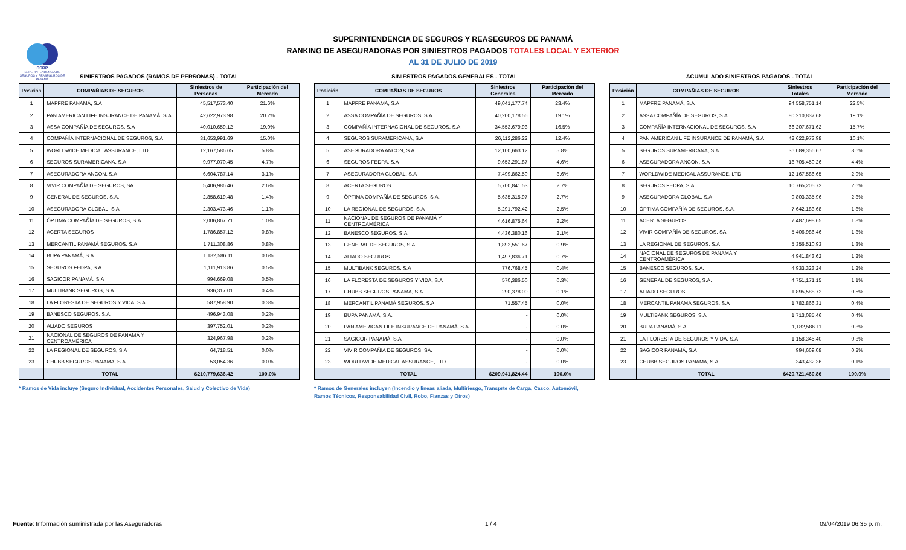SSRP
SUPERINTENDENCIA DE SEGUROS Y REASEGUROS DE PANAMÁ
SUPERINTENDENCIA DE SEGUROS Y REASEGUROS DE PANAMÁ
RANKING DE ASEGURADORAS POR SINIESTROS PAGADOS TOTALES LOCAL Y EXTERIOR
AL 31 DE JULIO DE 2019
SINIESTROS PAGADOS (RAMOS DE PERSONAS) - TOTAL
| Posición | COMPAÑIAS DE SEGUROS | Siniestros de Personas | Participación del Mercado |
| --- | --- | --- | --- |
| 1 | MAPFRE PANAMÁ, S.A | 45,517,573.40 | 21.6% |
| 2 | PAN AMERICAN LIFE INSURANCE DE PANAMÁ, S.A | 42,622,973.98 | 20.2% |
| 3 | ASSA COMPAÑÍA DE SEGUROS, S.A | 40,010,659.12 | 19.0% |
| 4 | COMPAÑÍA INTERNACIONAL DE SEGUROS, S.A | 31,653,991.69 | 15.0% |
| 5 | WORLDWIDE MEDICAL ASSURANCE, LTD | 12,167,586.65 | 5.8% |
| 6 | SEGUROS SURAMERICANA, S.A | 9,977,070.45 | 4.7% |
| 7 | ASEGURADORA ANCON, S.A | 6,604,787.14 | 3.1% |
| 8 | VIVIR COMPAÑÍA DE SEGUROS, SA. | 5,406,986.46 | 2.6% |
| 9 | GENERAL DE SEGUROS, S.A. | 2,858,619.48 | 1.4% |
| 10 | ASEGURADORA GLOBAL, S.A | 2,303,473.46 | 1.1% |
| 11 | ÓPTIMA COMPAÑÍA DE SEGUROS, S.A. | 2,006,867.71 | 1.0% |
| 12 | ACERTA SEGUROS | 1,786,857.12 | 0.8% |
| 13 | MERCANTIL PANAMÁ SEGUROS, S.A | 1,711,308.86 | 0.8% |
| 14 | BUPA PANAMÁ, S.A. | 1,182,586.11 | 0.6% |
| 15 | SEGUROS FEDPA, S.A | 1,111,913.86 | 0.5% |
| 16 | SAGICOR PANAMÁ, S.A | 994,669.08 | 0.5% |
| 17 | MULTIBANK SEGUROS, S.A | 936,317.01 | 0.4% |
| 18 | LA FLORESTA DE SEGUROS Y VIDA, S.A | 587,958.90 | 0.3% |
| 19 | BANESCO SEGUROS, S.A. | 496,943.08 | 0.2% |
| 20 | ALIADO SEGUROS | 397,752.01 | 0.2% |
| 21 | NACIONAL DE SEGUROS DE PANAMÁ Y CENTROAMÉRICA | 324,967.98 | 0.2% |
| 22 | LA REGIONAL DE SEGUROS, S.A | 64,718.51 | 0.0% |
| 23 | CHUBB SEGUROS PANAMA, S.A. | 53,054.36 | 0.0% |
| | TOTAL | $210,779,636.42 | 100.0% |
* Ramos de Vida incluye (Seguro Individual, Accidentes Personales, Salud y Colectivo de Vida)
SINIESTROS PAGADOS GENERALES - TOTAL
| Posición | COMPAÑIAS DE SEGUROS | Siniestros Generales | Participación del Mercado |
| --- | --- | --- | --- |
| 1 | MAPFRE PANAMÁ, S.A | 49,041,177.74 | 23.4% |
| 2 | ASSA COMPAÑÍA DE SEGUROS, S.A | 40,200,178.56 | 19.1% |
| 3 | COMPAÑÍA INTERNACIONAL DE SEGUROS, S.A | 34,553,679.93 | 16.5% |
| 4 | SEGUROS SURAMERICANA, S.A | 26,112,286.22 | 12.4% |
| 5 | ASEGURADORA ANCON, S.A | 12,100,663.12 | 5.8% |
| 6 | SEGUROS FEDPA, S.A | 9,653,291.87 | 4.6% |
| 7 | ASEGURADORA GLOBAL, S.A | 7,499,862.50 | 3.6% |
| 8 | ACERTA SEGUROS | 5,700,841.53 | 2.7% |
| 9 | ÓPTIMA COMPAÑÍA DE SEGUROS, S.A. | 5,635,315.97 | 2.7% |
| 10 | LA REGIONAL DE SEGUROS, S.A | 5,291,792.42 | 2.5% |
| 11 | NACIONAL DE SEGUROS DE PANAMÁ Y CENTROAMÉRICA | 4,616,875.64 | 2.2% |
| 12 | BANESCO SEGUROS, S.A. | 4,436,380.16 | 2.1% |
| 13 | GENERAL DE SEGUROS, S.A. | 1,892,551.67 | 0.9% |
| 14 | ALIADO SEGUROS | 1,497,836.71 | 0.7% |
| 15 | MULTIBANK SEGUROS, S.A | 776,768.45 | 0.4% |
| 16 | LA FLORESTA DE SEGUROS Y VIDA, S.A | 570,386.50 | 0.3% |
| 17 | CHUBB SEGUROS PANAMA, S.A. | 290,378.00 | 0.1% |
| 18 | MERCANTIL PANAMÁ SEGUROS, S.A | 71,557.45 | 0.0% |
| 19 | BUPA PANAMÁ, S.A. | - | 0.0% |
| 20 | PAN AMERICAN LIFE INSURANCE DE PANAMÁ, S.A | - | 0.0% |
| 21 | SAGICOR PANAMÁ, S.A | - | 0.0% |
| 22 | VIVIR COMPAÑÍA DE SEGUROS, SA. | - | 0.0% |
| 23 | WORLDWIDE MEDICAL ASSURANCE, LTD | - | 0.0% |
| | TOTAL | $209,941,824.44 | 100.0% |
* Ramos de Generales incluyen (Incendio y líneas aliada, Multiriesgo, Transprte de Carga, Casco, Automóvil, Ramos Técnicos, Responsabilidad Civil, Robo, Fianzas y Otros)
ACUMULADO SINIESTROS PAGADOS - TOTAL
| Posición | COMPAÑIAS DE SEGUROS | Siniestros Totales | Participación del Mercado |
| --- | --- | --- | --- |
| 1 | MAPFRE PANAMÁ, S.A | 94,558,751.14 | 22.5% |
| 2 | ASSA COMPAÑÍA DE SEGUROS, S.A | 80,210,837.68 | 19.1% |
| 3 | COMPAÑÍA INTERNACIONAL DE SEGUROS, S.A | 66,207,671.62 | 15.7% |
| 4 | PAN AMERICAN LIFE INSURANCE DE PANAMÁ, S.A | 42,622,973.98 | 10.1% |
| 5 | SEGUROS SURAMERICANA, S.A | 36,089,356.67 | 8.6% |
| 6 | ASEGURADORA ANCON, S.A | 18,705,450.26 | 4.4% |
| 7 | WORLDWIDE MEDICAL ASSURANCE, LTD | 12,167,586.65 | 2.9% |
| 8 | SEGUROS FEDPA, S.A | 10,765,205.73 | 2.6% |
| 9 | ASEGURADORA GLOBAL, S.A | 9,803,335.96 | 2.3% |
| 10 | ÓPTIMA COMPAÑÍA DE SEGUROS, S.A. | 7,642,183.68 | 1.8% |
| 11 | ACERTA SEGUROS | 7,487,698.65 | 1.8% |
| 12 | VIVIR COMPAÑÍA DE SEGUROS, SA. | 5,406,986.46 | 1.3% |
| 13 | LA REGIONAL DE SEGUROS, S.A | 5,356,510.93 | 1.3% |
| 14 | NACIONAL DE SEGUROS DE PANAMÁ Y CENTROAMÉRICA | 4,941,843.62 | 1.2% |
| 15 | BANESCO SEGUROS, S.A. | 4,933,323.24 | 1.2% |
| 16 | GENERAL DE SEGUROS, S.A. | 4,751,171.15 | 1.1% |
| 17 | ALIADO SEGUROS | 1,895,588.72 | 0.5% |
| 18 | MERCANTIL PANAMÁ SEGUROS, S.A | 1,782,866.31 | 0.4% |
| 19 | MULTIBANK SEGUROS, S.A | 1,713,085.46 | 0.4% |
| 20 | BUPA PANAMÁ, S.A. | 1,182,586.11 | 0.3% |
| 21 | LA FLORESTA DE SEGUROS Y VIDA, S.A | 1,158,345.40 | 0.3% |
| 22 | SAGICOR PANAMÁ, S.A | 994,669.08 | 0.2% |
| 23 | CHUBB SEGUROS PANAMA, S.A. | 343,432.36 | 0.1% |
| | TOTAL | $420,721,460.86 | 100.0% |
Fuente: Información suministrada por las Aseguradoras 1 / 4 09/04/2019 06:35 p. m.